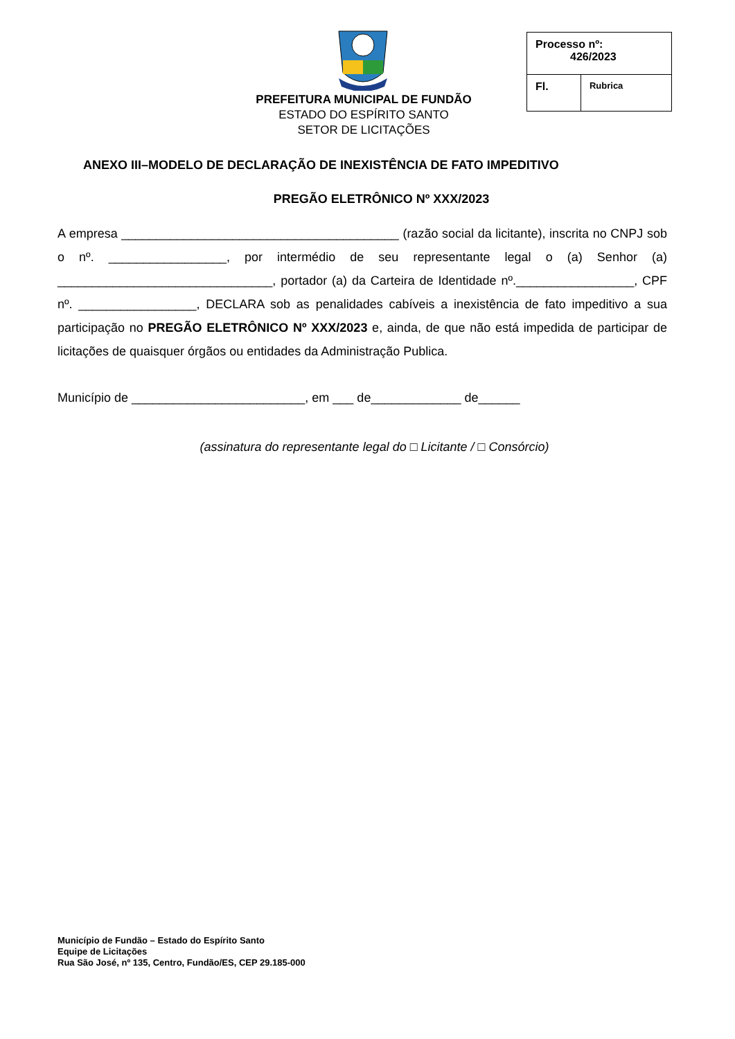PREFEITURA MUNICIPAL DE FUNDÃO
ESTADO DO ESPÍRITO SANTO
SETOR DE LICITAÇÕES
| Processo nº: 426/2023 | |
| Fl. | Rubrica |
ANEXO III–MODELO DE DECLARAÇÃO DE INEXISTÊNCIA DE FATO IMPEDITIVO
PREGÃO ELETRÔNICO Nº XXX/2023
A empresa ________________________________________ (razão social da licitante), inscrita no CNPJ sob o nº. _________________, por intermédio de seu representante legal o (a) Senhor (a) _______________________________, portador (a) da Carteira de Identidade nº._________________, CPF nº. _________________, DECLARA sob as penalidades cabíveis a inexistência de fato impeditivo a sua participação no PREGÃO ELETRÔNICO Nº XXX/2023 e, ainda, de que não está impedida de participar de licitações de quaisquer órgãos ou entidades da Administração Publica.
Município de _________________________, em ___ de_____________ de______
(assinatura do representante legal do □ Licitante / □ Consórcio)
Município de Fundão – Estado do Espírito Santo
Equipe de Licitações
Rua São José, nº 135, Centro, Fundão/ES, CEP 29.185-000